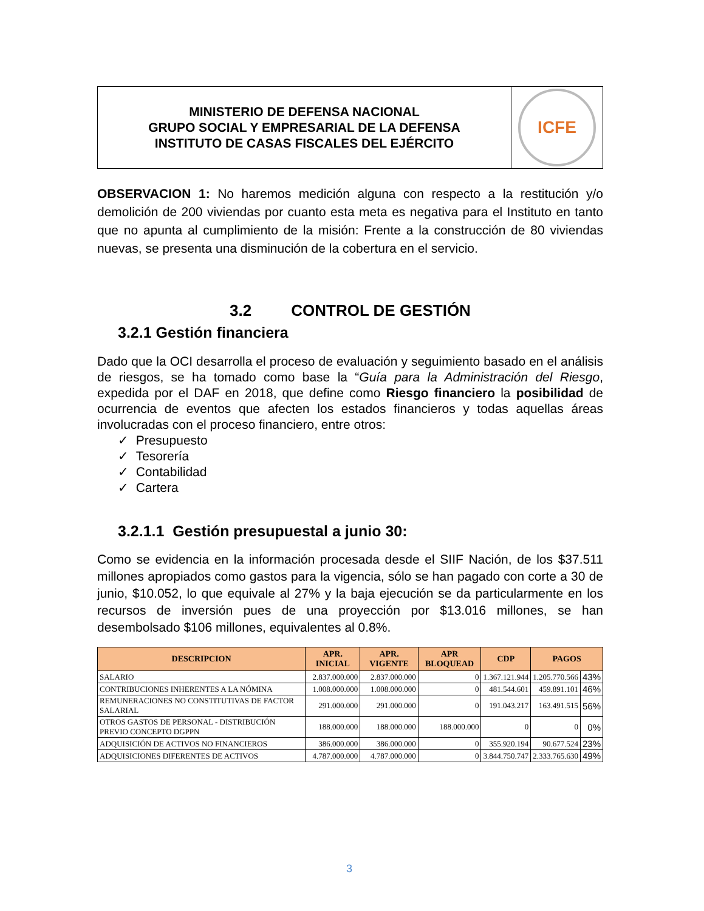| MINISTERIO DE DEFENSA NACIONAL GRUPO SOCIAL Y EMPRESARIAL DE LA DEFENSA INSTITUTO DE CASAS FISCALES DEL EJÉRCITO | ICFE |
OBSERVACION 1: No haremos medición alguna con respecto a la restitución y/o demolición de 200 viviendas por cuanto esta meta es negativa para el Instituto en tanto que no apunta al cumplimiento de la misión: Frente a la construcción de 80 viviendas nuevas, se presenta una disminución de la cobertura en el servicio.
3.2 CONTROL DE GESTIÓN
3.2.1 Gestión financiera
Dado que la OCI desarrolla el proceso de evaluación y seguimiento basado en el análisis de riesgos, se ha tomado como base la “Guía para la Administración del Riesgo, expedida por el DAF en 2018, que define como Riesgo financiero la posibilidad de ocurrencia de eventos que afecten los estados financieros y todas aquellas áreas involucradas con el proceso financiero, entre otros:
✓ Presupuesto
✓ Tesorería
✓ Contabilidad
✓ Cartera
3.2.1.1 Gestión presupuestal a junio 30:
Como se evidencia en la información procesada desde el SIIF Nación, de los $37.511 millones apropiados como gastos para la vigencia, sólo se han pagado con corte a 30 de junio, $10.052, lo que equivale al 27% y la baja ejecución se da particularmente en los recursos de inversión pues de una proyección por $13.016 millones, se han desembolsado $106 millones, equivalentes al 0.8%.
| DESCRIPCION | APR. INICIAL | APR. VIGENTE | APR BLOQUEAD | CDP | PAGOS | |
| --- | --- | --- | --- | --- | --- | --- |
| SALARIO | 2.837.000.000 | 2.837.000.000 | 0 | 1.367.121.944 | 1.205.770.566 | 43% |
| CONTRIBUCIONES INHERENTES A LA NÓMINA | 1.008.000.000 | 1.008.000.000 | 0 | 481.544.601 | 459.891.101 | 46% |
| REMUNERACIONES NO CONSTITUTIVAS DE FACTOR SALARIAL | 291.000.000 | 291.000.000 | 0 | 191.043.217 | 163.491.515 | 56% |
| OTROS GASTOS DE PERSONAL - DISTRIBUCIÓN PREVIO CONCEPTO DGPPN | 188.000.000 | 188.000.000 | 188.000.000 | 0 | 0 | 0% |
| ADQUISICIÓN DE ACTIVOS NO FINANCIEROS | 386.000.000 | 386.000.000 | 0 | 355.920.194 | 90.677.524 | 23% |
| ADQUISICIONES DIFERENTES DE ACTIVOS | 4.787.000.000 | 4.787.000.000 | 0 | 3.844.750.747 | 2.333.765.630 | 49% |
3